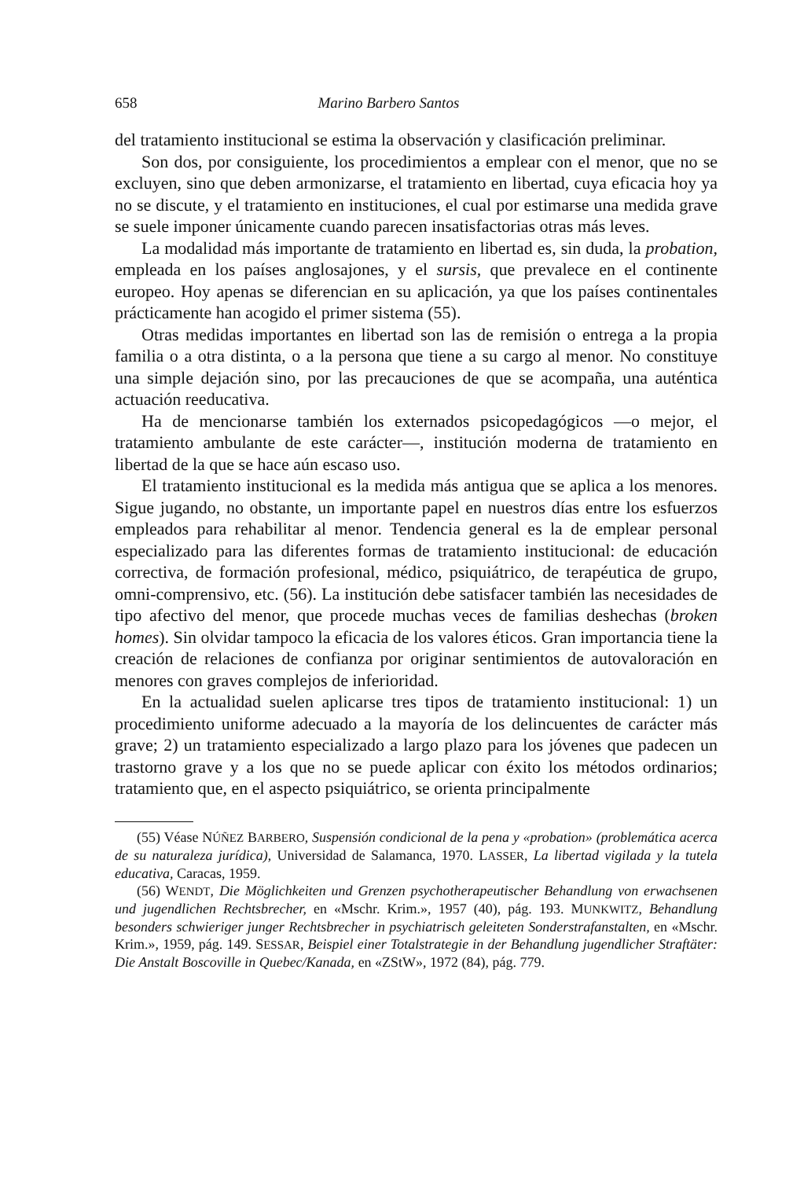658 Marino Barbero Santos
del tratamiento institucional se estima la observación y clasificación preliminar.
Son dos, por consiguiente, los procedimientos a emplear con el menor, que no se excluyen, sino que deben armonizarse, el tratamiento en libertad, cuya eficacia hoy ya no se discute, y el tratamiento en instituciones, el cual por estimarse una medida grave se suele imponer únicamente cuando parecen insatisfactorias otras más leves.
La modalidad más importante de tratamiento en libertad es, sin duda, la probation, empleada en los países anglosajones, y el sursis, que prevalece en el continente europeo. Hoy apenas se diferencian en su aplicación, ya que los países continentales prácticamente han acogido el primer sistema (55).
Otras medidas importantes en libertad son las de remisión o entrega a la propia familia o a otra distinta, o a la persona que tiene a su cargo al menor. No constituye una simple dejación sino, por las precauciones de que se acompaña, una auténtica actuación reeducativa.
Ha de mencionarse también los externados psicopedagógicos —o mejor, el tratamiento ambulante de este carácter—, institución moderna de tratamiento en libertad de la que se hace aún escaso uso.
El tratamiento institucional es la medida más antigua que se aplica a los menores. Sigue jugando, no obstante, un importante papel en nuestros días entre los esfuerzos empleados para rehabilitar al menor. Tendencia general es la de emplear personal especializado para las diferentes formas de tratamiento institucional: de educación correctiva, de formación profesional, médico, psiquiátrico, de terapéutica de grupo, omni-comprensivo, etc. (56). La institución debe satisfacer también las necesidades de tipo afectivo del menor, que procede muchas veces de familias deshechas (broken homes). Sin olvidar tampoco la eficacia de los valores éticos. Gran importancia tiene la creación de relaciones de confianza por originar sentimientos de autovaloración en menores con graves complejos de inferioridad.
En la actualidad suelen aplicarse tres tipos de tratamiento institucional: 1) un procedimiento uniforme adecuado a la mayoría de los delincuentes de carácter más grave; 2) un tratamiento especializado a largo plazo para los jóvenes que padecen un trastorno grave y a los que no se puede aplicar con éxito los métodos ordinarios; tratamiento que, en el aspecto psiquiátrico, se orienta principalmente
(55) Véase NÚÑEZ BARBERO, Suspensión condicional de la pena y «probation» (problemática acerca de su naturaleza jurídica), Universidad de Salamanca, 1970. LASSER, La libertad vigilada y la tutela educativa, Caracas, 1959.
(56) WENDT, Die Möglichkeiten und Grenzen psychotherapeutischer Behandlung von erwachsenen und jugendlichen Rechtsbrecher, en «Mschr. Krim.», 1957 (40), pág. 193. MUNKWITZ, Behandlung besonders schwieriger junger Rechtsbrecher in psychiatrisch geleiteten Sonderstrafanstalten, en «Mschr. Krim.», 1959, pág. 149. SESSAR, Beispiel einer Totalstrategie in der Behandlung jugendlicher Straftäter: Die Anstalt Boscoville in Quebec/Kanada, en «ZStW», 1972 (84), pág. 779.